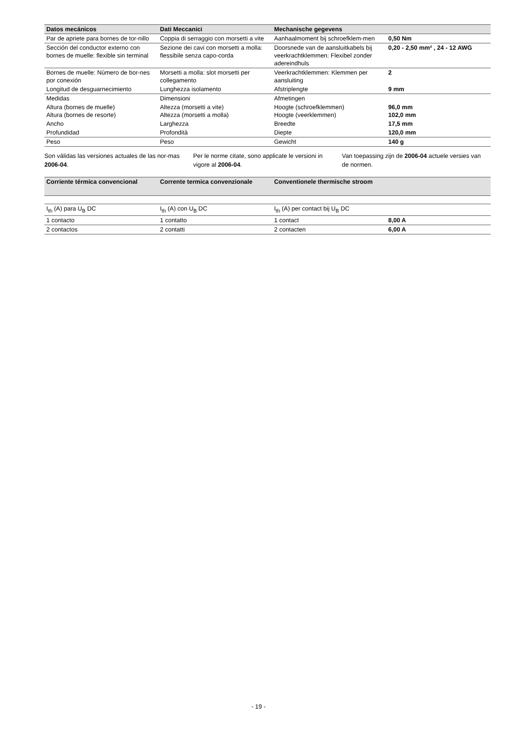| Datos mecánicos | Dati Meccanici | Mechanische gegevens | |
| --- | --- | --- | --- |
| Par de apriete para bornes de tor-nillo | Coppia di serraggio con morsetti a vite | Aanhaalmoment bij schroefklem-men | 0,50 Nm |
| Sección del conductor externo con bornes de muelle: flexible sin terminal | Sezione dei cavi con morsetti a molla: flessibile senza capo-corda | Doorsnede van de aansluitkabels bij veerkrachtklemmen: Flexibel zonder adereindhuls | 0,20 - 2,50 mm² , 24 - 12 AWG |
| Bornes de muelle: Número de bor-nes por conexión | Morsetti a molla: slot morsetti per collegamento | Veerkrachtklemmen: Klemmen per aansluiting | 2 |
| Longitud de desguarnecimiento | Lunghezza isolamento | Afstriplengte | 9 mm |
| Medidas | Dimensioni | Afmetingen | |
| Altura (bornes de muelle) Altura (bornes de resorte) | Altezza (morsetti a vite) Altezza (morsetti a molla) | Hoogte (schroefklemmen) Hoogte (veerklemmen) | 96,0 mm 102,0 mm |
| Ancho | Larghezza | Breedte | 17,5 mm |
| Profundidad | Profondità | Diepte | 120,0 mm |
| Peso | Peso | Gewicht | 140 g |
Son válidas las versiones actuales de las nor-mas 2006-04.
Per le norme citate, sono applicate le versioni in vigore al 2006-04.
Van toepassing zijn de 2006-04 actuele versies van de normen.
| Corriente térmica convencional | Corrente termica convenzionale | Conventionele thermische stroom | |
| --- | --- | --- | --- |
| I<sub>th</sub> (A) para U<sub>B</sub> DC | I<sub>th</sub> (A) con U<sub>B</sub> DC | I<sub>th</sub> (A) per contact bij U<sub>B</sub> DC | |
| 1 contacto | 1 contatto | 1 contact | 8,00 A |
| 2 contactos | 2 contatti | 2 contacten | 6,00 A |
- 19 -